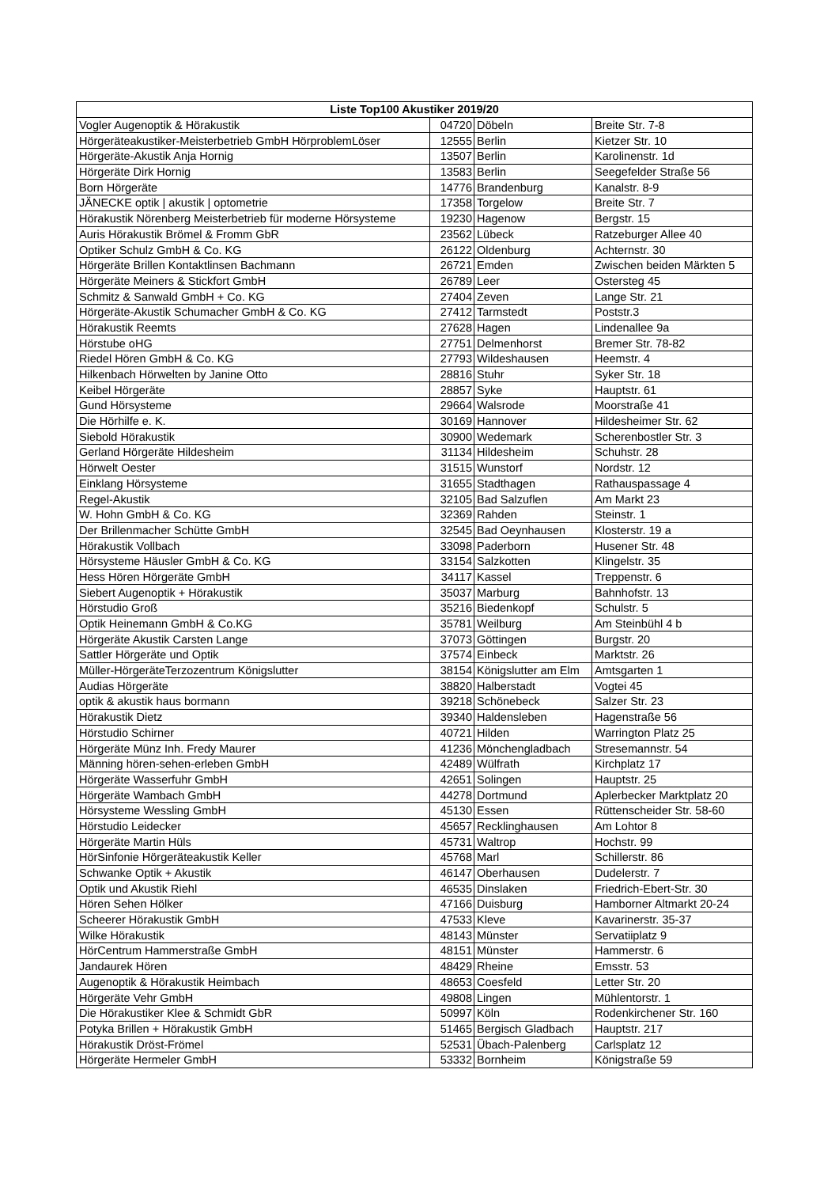| Liste Top100 Akustiker 2019/20 | | | |
| --- | --- | --- | --- |
| Vogler Augenoptik & Hörakustik | 04720 | Döbeln | Breite Str. 7-8 |
| Hörgeräteakustiker-Meisterbetrieb GmbH HörproblemLöser | 12555 | Berlin | Kietzer Str. 10 |
| Hörgeräte-Akustik Anja Hornig | 13507 | Berlin | Karolinenstr. 1d |
| Hörgeräte Dirk Hornig | 13583 | Berlin | Seegefelder Straße 56 |
| Born Hörgeräte | 14776 | Brandenburg | Kanalstr. 8-9 |
| JÄNECKE optik / akustik / optometrie | 17358 | Torgelow | Breite Str. 7 |
| Hörakustik Nörenberg Meisterbetrieb für moderne Hörsysteme | 19230 | Hagenow | Bergstr. 15 |
| Auris Hörakustik Brömel & Fromm GbR | 23562 | Lübeck | Ratzeburger Allee 40 |
| Optiker Schulz GmbH & Co. KG | 26122 | Oldenburg | Achternstr. 30 |
| Hörgeräte Brillen Kontaktlinsen Bachmann | 26721 | Emden | Zwischen beiden Märkten 5 |
| Hörgeräte Meiners & Stickfort GmbH | 26789 | Leer | Ostersteg 45 |
| Schmitz & Sanwald GmbH + Co. KG | 27404 | Zeven | Lange Str. 21 |
| Hörgeräte-Akustik Schumacher GmbH & Co. KG | 27412 | Tarmstedt | Poststr.3 |
| Hörakustik Reemts | 27628 | Hagen | Lindenallee 9a |
| Hörstube oHG | 27751 | Delmenhorst | Bremer Str. 78-82 |
| Riedel Hören GmbH & Co. KG | 27793 | Wildeshausen | Heemstr. 4 |
| Hilkenbach Hörwelten by Janine Otto | 28816 | Stuhr | Syker Str. 18 |
| Keibel Hörgeräte | 28857 | Syke | Hauptstr. 61 |
| Gund Hörsysteme | 29664 | Walsrode | Moorstraße 41 |
| Die Hörhilfe e. K. | 30169 | Hannover | Hildesheimer Str. 62 |
| Siebold Hörakustik | 30900 | Wedemark | Scherenbostler Str. 3 |
| Gerland Hörgeräte Hildesheim | 31134 | Hildesheim | Schuhstr. 28 |
| Hörwelt Oester | 31515 | Wunstorf | Nordstr. 12 |
| Einklang Hörsysteme | 31655 | Stadthagen | Rathauspassage 4 |
| Regel-Akustik | 32105 | Bad Salzuflen | Am Markt 23 |
| W. Hohn GmbH & Co. KG | 32369 | Rahden | Steinstr. 1 |
| Der Brillenmacher Schütte GmbH | 32545 | Bad Oeynhausen | Klosterstr. 19 a |
| Hörakustik Vollbach | 33098 | Paderborn | Husener Str. 48 |
| Hörsysteme Häusler GmbH & Co. KG | 33154 | Salzkotten | Klingelstr. 35 |
| Hess Hören Hörgeräte GmbH | 34117 | Kassel | Treppenstr. 6 |
| Siebert Augenoptik + Hörakustik | 35037 | Marburg | Bahnhofstr. 13 |
| Hörstudio Groß | 35216 | Biedenkopf | Schulstr. 5 |
| Optik Heinemann GmbH & Co.KG | 35781 | Weilburg | Am Steinbühl 4 b |
| Hörgeräte Akustik Carsten Lange | 37073 | Göttingen | Burgstr. 20 |
| Sattler Hörgeräte und Optik | 37574 | Einbeck | Marktstr. 26 |
| Müller-HörgeräteTerzozentrum Königslutter | 38154 | Königslutter am Elm | Amtsgarten 1 |
| Audias Hörgeräte | 38820 | Halberstadt | Vogtei 45 |
| optik & akustik haus bormann | 39218 | Schönebeck | Salzer Str. 23 |
| Hörakustik Dietz | 39340 | Haldensleben | Hagenstraße 56 |
| Hörstudio Schirner | 40721 | Hilden | Warrington Platz 25 |
| Hörgeräte Münz Inh. Fredy Maurer | 41236 | Mönchengladbach | Stresemannstr. 54 |
| Männing hören-sehen-erleben GmbH | 42489 | Wülfrath | Kirchplatz 17 |
| Hörgeräte Wasserfuhr GmbH | 42651 | Solingen | Hauptstr. 25 |
| Hörgeräte Wambach GmbH | 44278 | Dortmund | Aplerbecker Marktplatz 20 |
| Hörsysteme Wessling GmbH | 45130 | Essen | Rüttenscheider Str. 58-60 |
| Hörstudio Leidecker | 45657 | Recklinghausen | Am Lohtor 8 |
| Hörgeräte Martin Hüls | 45731 | Waltrop | Hochstr. 99 |
| HörSinfonie Hörgeräteakustik Keller | 45768 | Marl | Schillerstr. 86 |
| Schwanke Optik + Akustik | 46147 | Oberhausen | Dudelerstr. 7 |
| Optik und Akustik Riehl | 46535 | Dinslaken | Friedrich-Ebert-Str. 30 |
| Hören Sehen Hölker | 47166 | Duisburg | Hamborner Altmarkt 20-24 |
| Scheerer Hörakustik GmbH | 47533 | Kleve | Kavarinerstr. 35-37 |
| Wilke Hörakustik | 48143 | Münster | Servatiiplatz 9 |
| HörCentrum Hammerstraße GmbH | 48151 | Münster | Hammerstr. 6 |
| Jandaurek Hören | 48429 | Rheine | Emsstr. 53 |
| Augenoptik & Hörakustik Heimbach | 48653 | Coesfeld | Letter Str. 20 |
| Hörgeräte Vehr GmbH | 49808 | Lingen | Mühlentorstr. 1 |
| Die Hörakustiker Klee & Schmidt GbR | 50997 | Köln | Rodenkirchener Str. 160 |
| Potyka Brillen + Hörakustik GmbH | 51465 | Bergisch Gladbach | Hauptstr. 217 |
| Hörakustik Dröst-Frömel | 52531 | Übach-Palenberg | Carlsplatz 12 |
| Hörgeräte Hermeler GmbH | 53332 | Bornheim | Königstraße 59 |